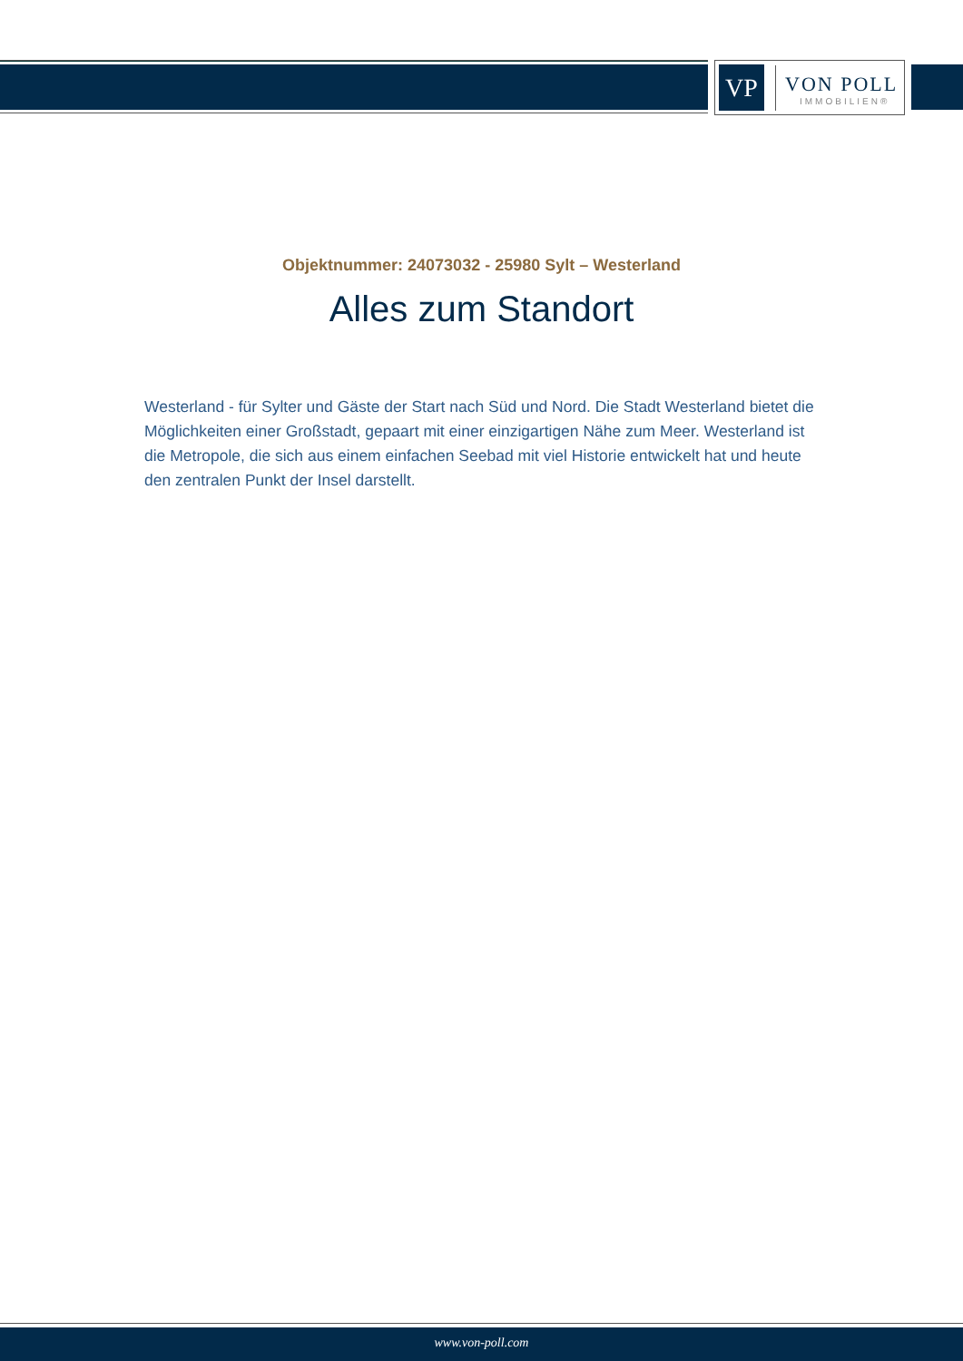VP
VON POLL
IMMOBILIEN®
Objektnummer: 24073032 - 25980 Sylt – Westerland
Alles zum Standort
Westerland - für Sylter und Gäste der Start nach Süd und Nord. Die Stadt Westerland bietet die Möglichkeiten einer Großstadt, gepaart mit einer einzigartigen Nähe zum Meer. Westerland ist die Metropole, die sich aus einem einfachen Seebad mit viel Historie entwickelt hat und heute den zentralen Punkt der Insel darstellt.
www.von-poll.com